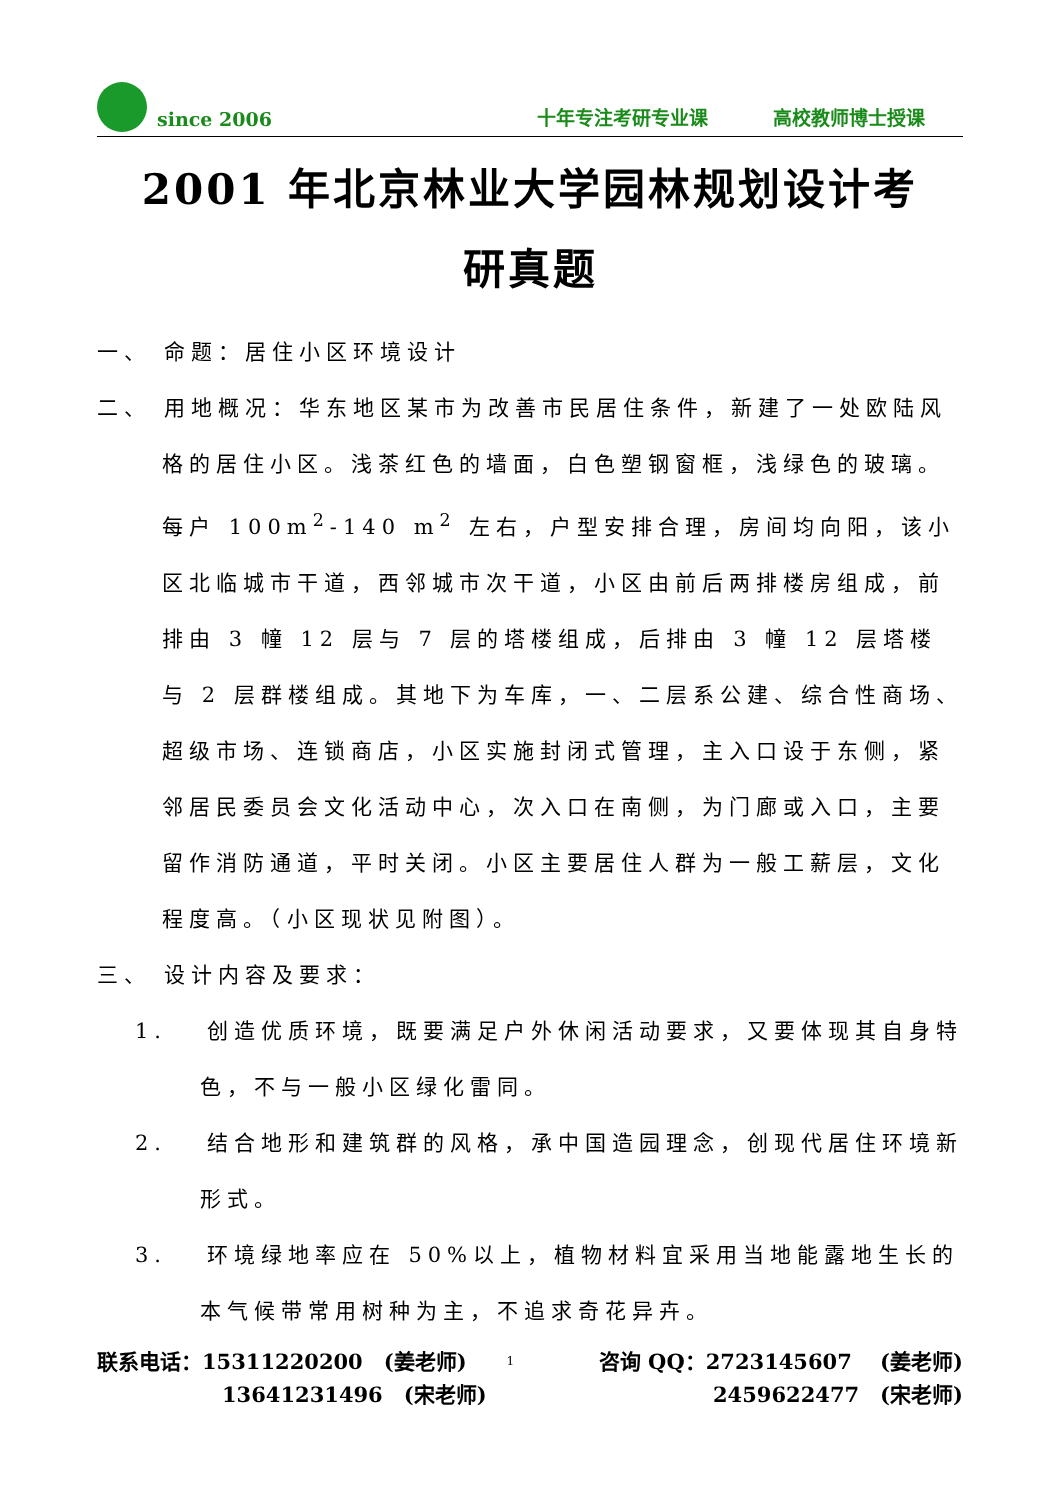since 2006 十年专注考研专业课 高校教师博士授课
2001 年北京林业大学园林规划设计考
研真题
一、 命题：居住小区环境设计
二、 用地概况：华东地区某市为改善市民居住条件，新建了一处欧陆风格的居住小区。浅茶红色的墙面，白色塑钢窗框，浅绿色的玻璃。每户 100m<sup>2</sup>-140 m<sup>2</sup> 左右，户型安排合理，房间均向阳，该小区北临城市干道，西邻城市次干道，小区由前后两排楼房组成，前排由 3 幢 12 层与 7 层的塔楼组成，后排由 3 幢 12 层塔楼与 2 层群楼组成。其地下为车库，一、二层系公建、综合性商场、超级市场、连锁商店，小区实施封闭式管理，主入口设于东侧，紧邻居民委员会文化活动中心，次入口在南侧，为门廊或入口，主要留作消防通道，平时关闭。小区主要居住人群为一般工薪层，文化程度高。（小区现状见附图）。
三、 设计内容及要求：
1.　 创造优质环境，既要满足户外休闲活动要求，又要体现其自身特色，不与一般小区绿化雷同。
2.　 结合地形和建筑群的风格，承中国造园理念，创现代居住环境新形式。
3.　 环境绿地率应在 50%以上，植物材料宜采用当地能露地生长的本气候带常用树种为主，不追求奇花异卉。
联系电话：15311220200　(姜老师) 1 咨询 QQ：2723145607　 (姜老师)
13641231496　(宋老师) 2459622477　(宋老师)